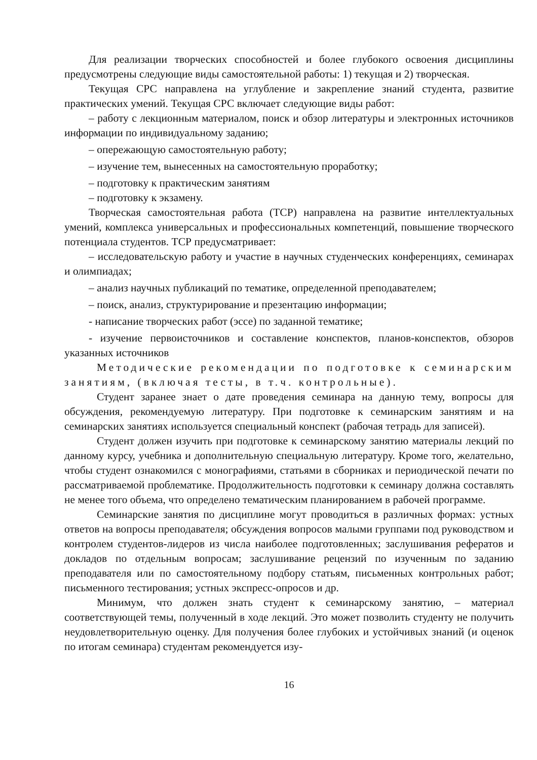Для реализации творческих способностей и более глубокого освоения дисциплины предусмотрены следующие виды самостоятельной работы: 1) текущая и 2) творческая.
Текущая СРС направлена на углубление и закрепление знаний студента, развитие практических умений. Текущая СРС включает следующие виды работ:
– работу с лекционным материалом, поиск и обзор литературы и электронных источников информации по индивидуальному заданию;
– опережающую самостоятельную работу;
– изучение тем, вынесенных на самостоятельную проработку;
– подготовку к практическим занятиям
– подготовку к экзамену.
Творческая самостоятельная работа (ТСР) направлена на развитие интеллектуальных умений, комплекса универсальных и профессиональных компетенций, повышение творческого потенциала студентов. ТСР предусматривает:
– исследовательскую работу и участие в научных студенческих конференциях, семинарах и олимпиадах;
– анализ научных публикаций по тематике, определенной преподавателем;
– поиск, анализ, структурирование и презентацию информации;
- написание творческих работ (эссе) по заданной тематике;
- изучение первоисточников и составление конспектов, планов-конспектов, обзоров указанных источников
Методические рекомендации по подготовке к семинарским занятиям, (включая тесты, в т.ч. контрольные).
Студент заранее знает о дате проведения семинара на данную тему, вопросы для обсуждения, рекомендуемую литературу. При подготовке к семинарским занятиям и на семинарских занятиях используется специальный конспект (рабочая тетрадь для записей).
Студент должен изучить при подготовке к семинарскому занятию материалы лекций по данному курсу, учебника и дополнительную специальную литературу. Кроме того, желательно, чтобы студент ознакомился с монографиями, статьями в сборниках и периодической печати по рассматриваемой проблематике. Продолжительность подготовки к семинару должна составлять не менее того объема, что определено тематическим планированием в рабочей программе.
Семинарские занятия по дисциплине могут проводиться в различных формах: устных ответов на вопросы преподавателя; обсуждения вопросов малыми группами под руководством и контролем студентов-лидеров из числа наиболее подготовленных; заслушивания рефератов и докладов по отдельным вопросам; заслушивание рецензий по изученным по заданию преподавателя или по самостоятельному подбору статьям, письменных контрольных работ; письменного тестирования; устных экспресс-опросов и др.
Минимум, что должен знать студент к семинарскому занятию, – материал соответствующей темы, полученный в ходе лекций. Это может позволить студенту не получить неудовлетворительную оценку. Для получения более глубоких и устойчивых знаний (и оценок по итогам семинара) студентам рекомендуется изу-
16